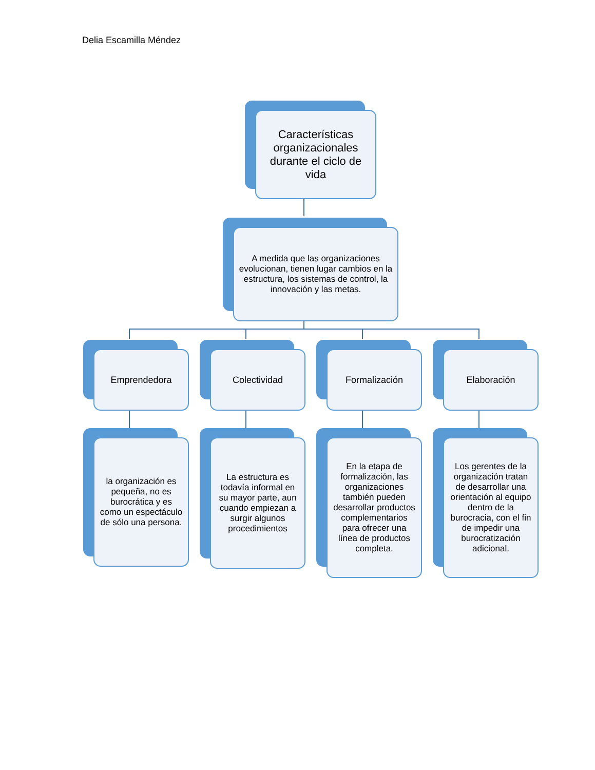Delia Escamilla Méndez
Características organizacionales durante el ciclo de vida
A medida que las organizaciones evolucionan, tienen lugar cambios en la estructura, los sistemas de control, la innovación y las metas.
Emprendedora Colectividad Formalización Elaboración
la organización es pequeña, no es burocrática y es como un espectáculo de sólo una persona.
La estructura es todavía informal en su mayor parte, aun cuando empiezan a surgir algunos procedimientos
En la etapa de formalización, las organizaciones también pueden desarrollar productos complementarios para ofrecer una línea de productos completa.
Los gerentes de la organización tratan de desarrollar una orientación al equipo dentro de la burocracia, con el fin de impedir una burocratización adicional.